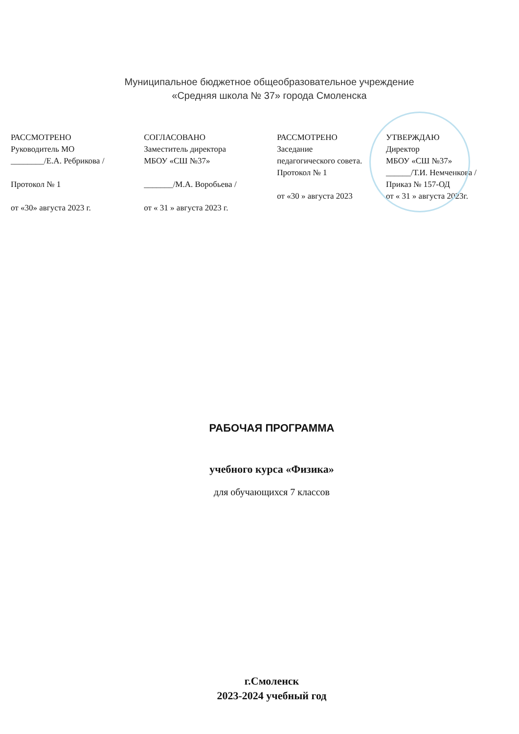Муниципальное бюджетное общеобразовательное учреждение
«Средняя школа № 37» города Смоленска
РАССМОТРЕНО
Руководитель МО
________/Е.А. Ребрикова /
Протокол № 1
от «30» августа 2023 г.
СОГЛАСОВАНО
Заместитель директора
МБОУ «СШ №37»
_______/М.А. Воробьева /
от « 31 » августа 2023 г.
РАССМОТРЕНО
Заседание
педагогического совета.
Протокол № 1
от «30 » августа 2023
УТВЕРЖДАЮ
Директор
МБОУ «СШ №37»
______/Т.И. Немченкова /
Приказ № 157-ОД
от « 31 » августа 2023г.
РАБОЧАЯ ПРОГРАММА
учебного курса «Физика»
для обучающихся 7 классов
г.Смоленск
2023-2024 учебный год